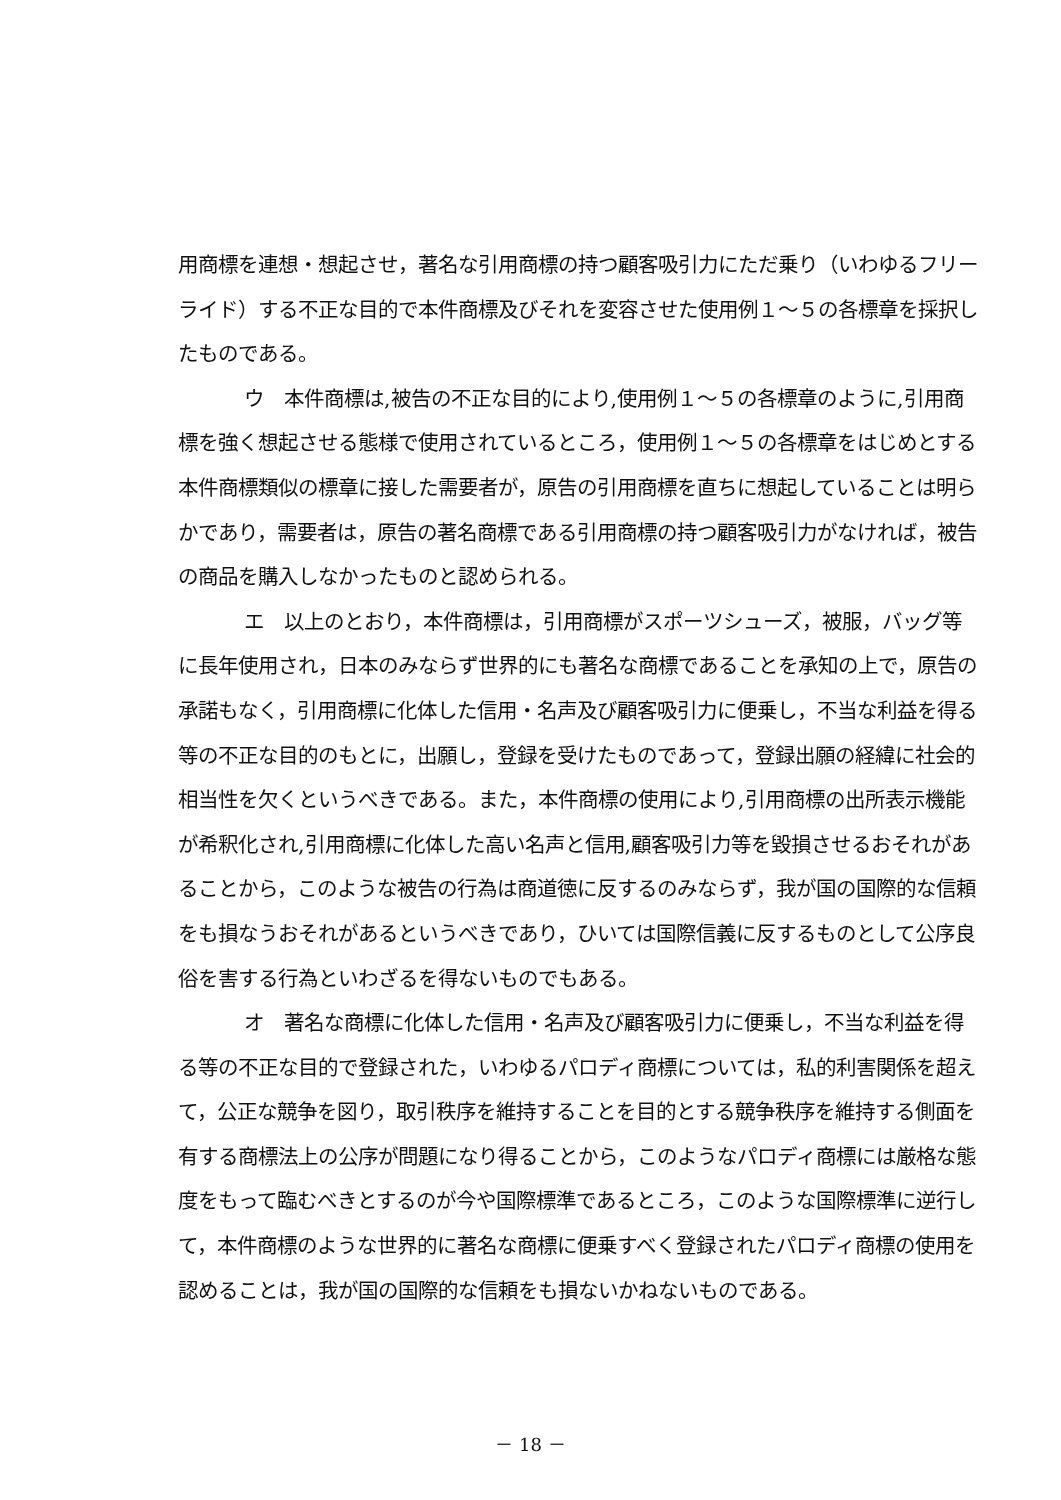用商標を連想・想起させ，著名な引用商標の持つ顧客吸引力にただ乗り（いわゆるフリーライド）する不正な目的で本件商標及びそれを変容させた使用例１～５の各標章を採択したものである。
ウ　本件商標は,被告の不正な目的により,使用例１～５の各標章のように,引用商標を強く想起させる態様で使用されているところ，使用例１～５の各標章をはじめとする本件商標類似の標章に接した需要者が，原告の引用商標を直ちに想起していることは明らかであり，需要者は，原告の著名商標である引用商標の持つ顧客吸引力がなければ，被告の商品を購入しなかったものと認められる。
エ　以上のとおり，本件商標は，引用商標がスポーツシューズ，被服，バッグ等に長年使用され，日本のみならず世界的にも著名な商標であることを承知の上で，原告の承諾もなく，引用商標に化体した信用・名声及び顧客吸引力に便乗し，不当な利益を得る等の不正な目的のもとに，出願し，登録を受けたものであって，登録出願の経緯に社会的相当性を欠くというべきである。また，本件商標の使用により,引用商標の出所表示機能が希釈化され,引用商標に化体した高い名声と信用,顧客吸引力等を毀損させるおそれがあることから，このような被告の行為は商道徳に反するのみならず，我が国の国際的な信頼をも損なうおそれがあるというべきであり，ひいては国際信義に反するものとして公序良俗を害する行為といわざるを得ないものでもある。
オ　著名な商標に化体した信用・名声及び顧客吸引力に便乗し，不当な利益を得る等の不正な目的で登録された，いわゆるパロディ商標については，私的利害関係を超えて，公正な競争を図り，取引秩序を維持することを目的とする競争秩序を維持する側面を有する商標法上の公序が問題になり得ることから，このようなパロディ商標には厳格な態度をもって臨むべきとするのが今や国際標準であるところ，このような国際標準に逆行して，本件商標のような世界的に著名な商標に便乗すべく登録されたパロディ商標の使用を認めることは，我が国の国際的な信頼をも損ないかねないものである。
－ 18 －